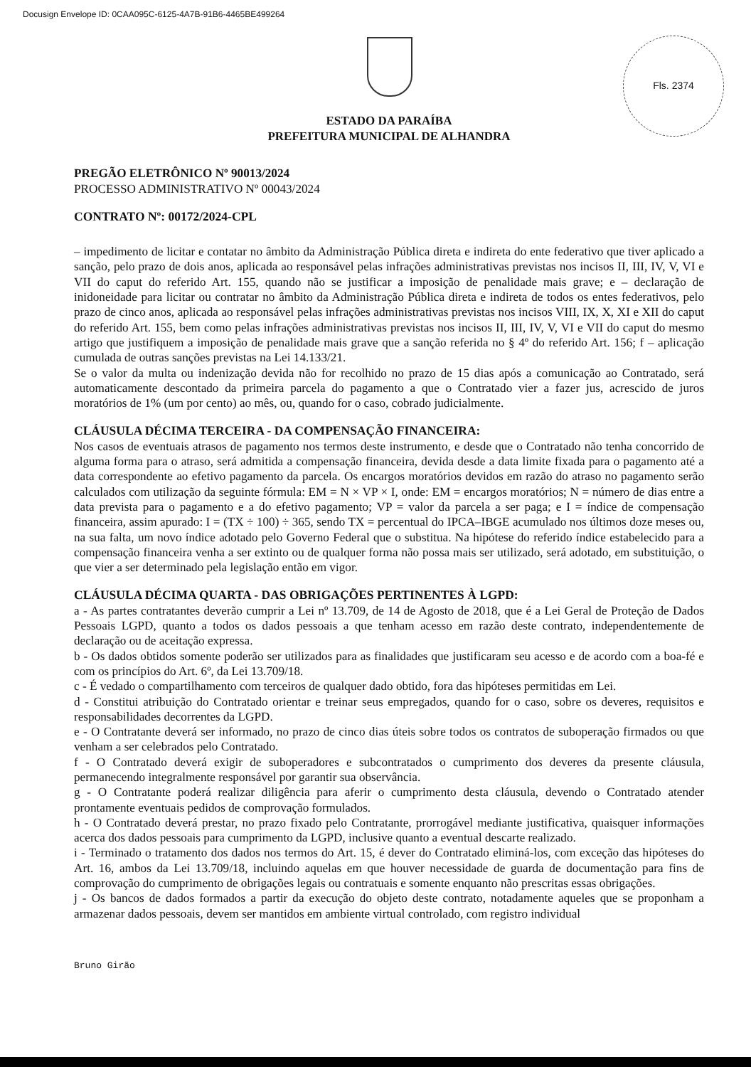Docusign Envelope ID: 0CAA095C-6125-4A7B-91B6-4465BE499264
Fls. 2374
ESTADO DA PARAÍBA
PREFEITURA MUNICIPAL DE ALHANDRA
PREGÃO ELETRÔNICO Nº 90013/2024
PROCESSO ADMINISTRATIVO Nº 00043/2024
CONTRATO Nº: 00172/2024-CPL
– impedimento de licitar e contatar no âmbito da Administração Pública direta e indireta do ente federativo que tiver aplicado a sanção, pelo prazo de dois anos, aplicada ao responsável pelas infrações administrativas previstas nos incisos II, III, IV, V, VI e VII do caput do referido Art. 155, quando não se justificar a imposição de penalidade mais grave; e – declaração de inidoneidade para licitar ou contratar no âmbito da Administração Pública direta e indireta de todos os entes federativos, pelo prazo de cinco anos, aplicada ao responsável pelas infrações administrativas previstas nos incisos VIII, IX, X, XI e XII do caput do referido Art. 155, bem como pelas infrações administrativas previstas nos incisos II, III, IV, V, VI e VII do caput do mesmo artigo que justifiquem a imposição de penalidade mais grave que a sanção referida no § 4º do referido Art. 156; f – aplicação cumulada de outras sanções previstas na Lei 14.133/21.
Se o valor da multa ou indenização devida não for recolhido no prazo de 15 dias após a comunicação ao Contratado, será automaticamente descontado da primeira parcela do pagamento a que o Contratado vier a fazer jus, acrescido de juros moratórios de 1% (um por cento) ao mês, ou, quando for o caso, cobrado judicialmente.
CLÁUSULA DÉCIMA TERCEIRA - DA COMPENSAÇÃO FINANCEIRA:
Nos casos de eventuais atrasos de pagamento nos termos deste instrumento, e desde que o Contratado não tenha concorrido de alguma forma para o atraso, será admitida a compensação financeira, devida desde a data limite fixada para o pagamento até a data correspondente ao efetivo pagamento da parcela. Os encargos moratórios devidos em razão do atraso no pagamento serão calculados com utilização da seguinte fórmula: EM = N × VP × I, onde: EM = encargos moratórios; N = número de dias entre a data prevista para o pagamento e a do efetivo pagamento; VP = valor da parcela a ser paga; e I = índice de compensação financeira, assim apurado: I = (TX ÷ 100) ÷ 365, sendo TX = percentual do IPCA–IBGE acumulado nos últimos doze meses ou, na sua falta, um novo índice adotado pelo Governo Federal que o substitua. Na hipótese do referido índice estabelecido para a compensação financeira venha a ser extinto ou de qualquer forma não possa mais ser utilizado, será adotado, em substituição, o que vier a ser determinado pela legislação então em vigor.
CLÁUSULA DÉCIMA QUARTA - DAS OBRIGAÇÕES PERTINENTES À LGPD:
a - As partes contratantes deverão cumprir a Lei nº 13.709, de 14 de Agosto de 2018, que é a Lei Geral de Proteção de Dados Pessoais LGPD, quanto a todos os dados pessoais a que tenham acesso em razão deste contrato, independentemente de declaração ou de aceitação expressa.
b - Os dados obtidos somente poderão ser utilizados para as finalidades que justificaram seu acesso e de acordo com a boa-fé e com os princípios do Art. 6º, da Lei 13.709/18.
c - É vedado o compartilhamento com terceiros de qualquer dado obtido, fora das hipóteses permitidas em Lei.
d - Constitui atribuição do Contratado orientar e treinar seus empregados, quando for o caso, sobre os deveres, requisitos e responsabilidades decorrentes da LGPD.
e - O Contratante deverá ser informado, no prazo de cinco dias úteis sobre todos os contratos de suboperação firmados ou que venham a ser celebrados pelo Contratado.
f - O Contratado deverá exigir de suboperadores e subcontratados o cumprimento dos deveres da presente cláusula, permanecendo integralmente responsável por garantir sua observância.
g - O Contratante poderá realizar diligência para aferir o cumprimento desta cláusula, devendo o Contratado atender prontamente eventuais pedidos de comprovação formulados.
h - O Contratado deverá prestar, no prazo fixado pelo Contratante, prorrogável mediante justificativa, quaisquer informações acerca dos dados pessoais para cumprimento da LGPD, inclusive quanto a eventual descarte realizado.
i - Terminado o tratamento dos dados nos termos do Art. 15, é dever do Contratado eliminá-los, com exceção das hipóteses do Art. 16, ambos da Lei 13.709/18, incluindo aquelas em que houver necessidade de guarda de documentação para fins de comprovação do cumprimento de obrigações legais ou contratuais e somente enquanto não prescritas essas obrigações.
j - Os bancos de dados formados a partir da execução do objeto deste contrato, notadamente aqueles que se proponham a armazenar dados pessoais, devem ser mantidos em ambiente virtual controlado, com registro individual
Bruno Girão